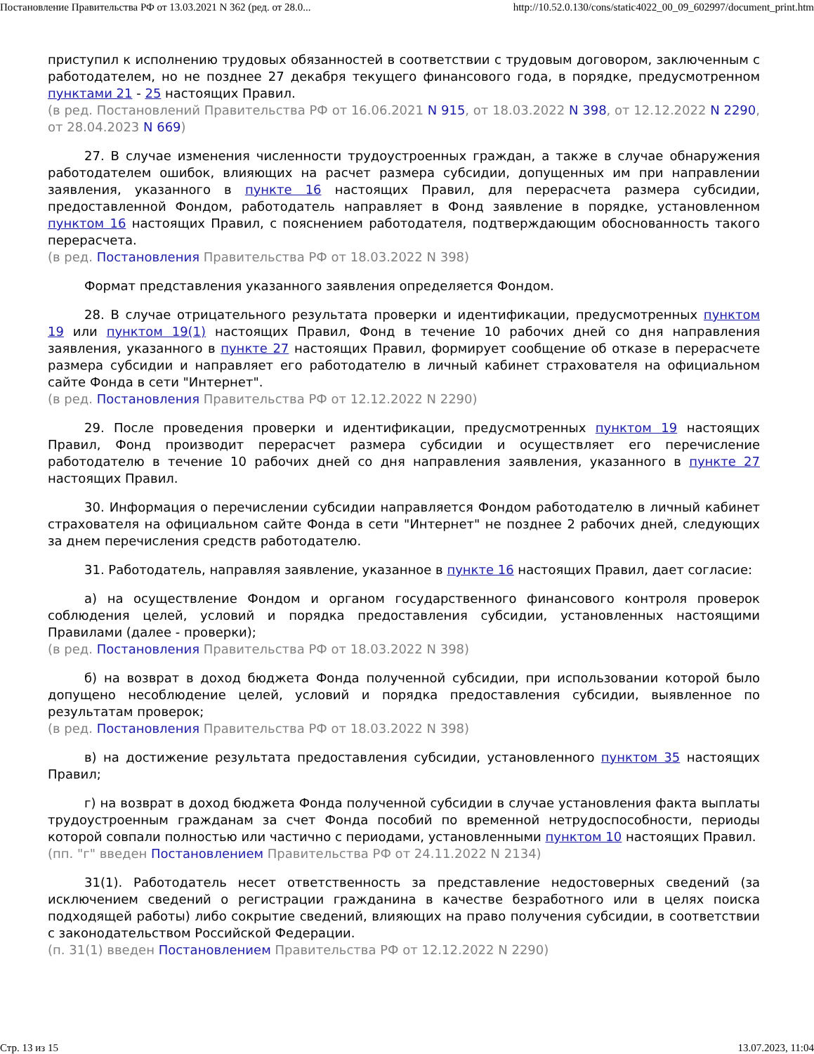Постановление Правительства РФ от 13.03.2021 N 362 (ред. от 28.0... http://10.52.0.130/cons/static4022_00_09_602997/document_print.htm
приступил к исполнению трудовых обязанностей в соответствии с трудовым договором, заключенным с работодателем, но не позднее 27 декабря текущего финансового года, в порядке, предусмотренном пунктами 21 - 25 настоящих Правил.
(в ред. Постановлений Правительства РФ от 16.06.2021 N 915, от 18.03.2022 N 398, от 12.12.2022 N 2290, от 28.04.2023 N 669)
27. В случае изменения численности трудоустроенных граждан, а также в случае обнаружения работодателем ошибок, влияющих на расчет размера субсидии, допущенных им при направлении заявления, указанного в пункте 16 настоящих Правил, для перерасчета размера субсидии, предоставленной Фондом, работодатель направляет в Фонд заявление в порядке, установленном пунктом 16 настоящих Правил, с пояснением работодателя, подтверждающим обоснованность такого перерасчета.
(в ред. Постановления Правительства РФ от 18.03.2022 N 398)
Формат представления указанного заявления определяется Фондом.
28. В случае отрицательного результата проверки и идентификации, предусмотренных пунктом 19 или пунктом 19(1) настоящих Правил, Фонд в течение 10 рабочих дней со дня направления заявления, указанного в пункте 27 настоящих Правил, формирует сообщение об отказе в перерасчете размера субсидии и направляет его работодателю в личный кабинет страхователя на официальном сайте Фонда в сети "Интернет".
(в ред. Постановления Правительства РФ от 12.12.2022 N 2290)
29. После проведения проверки и идентификации, предусмотренных пунктом 19 настоящих Правил, Фонд производит перерасчет размера субсидии и осуществляет его перечисление работодателю в течение 10 рабочих дней со дня направления заявления, указанного в пункте 27 настоящих Правил.
30. Информация о перечислении субсидии направляется Фондом работодателю в личный кабинет страхователя на официальном сайте Фонда в сети "Интернет" не позднее 2 рабочих дней, следующих за днем перечисления средств работодателю.
31. Работодатель, направляя заявление, указанное в пункте 16 настоящих Правил, дает согласие:
а) на осуществление Фондом и органом государственного финансового контроля проверок соблюдения целей, условий и порядка предоставления субсидии, установленных настоящими Правилами (далее - проверки);
(в ред. Постановления Правительства РФ от 18.03.2022 N 398)
б) на возврат в доход бюджета Фонда полученной субсидии, при использовании которой было допущено несоблюдение целей, условий и порядка предоставления субсидии, выявленное по результатам проверок;
(в ред. Постановления Правительства РФ от 18.03.2022 N 398)
в) на достижение результата предоставления субсидии, установленного пунктом 35 настоящих Правил;
г) на возврат в доход бюджета Фонда полученной субсидии в случае установления факта выплаты трудоустроенным гражданам за счет Фонда пособий по временной нетрудоспособности, периоды которой совпали полностью или частично с периодами, установленными пунктом 10 настоящих Правил.
(пп. "г" введен Постановлением Правительства РФ от 24.11.2022 N 2134)
31(1). Работодатель несет ответственность за представление недостоверных сведений (за исключением сведений о регистрации гражданина в качестве безработного или в целях поиска подходящей работы) либо сокрытие сведений, влияющих на право получения субсидии, в соответствии с законодательством Российской Федерации.
(п. 31(1) введен Постановлением Правительства РФ от 12.12.2022 N 2290)
Стр. 13 из 15 13.07.2023, 11:04